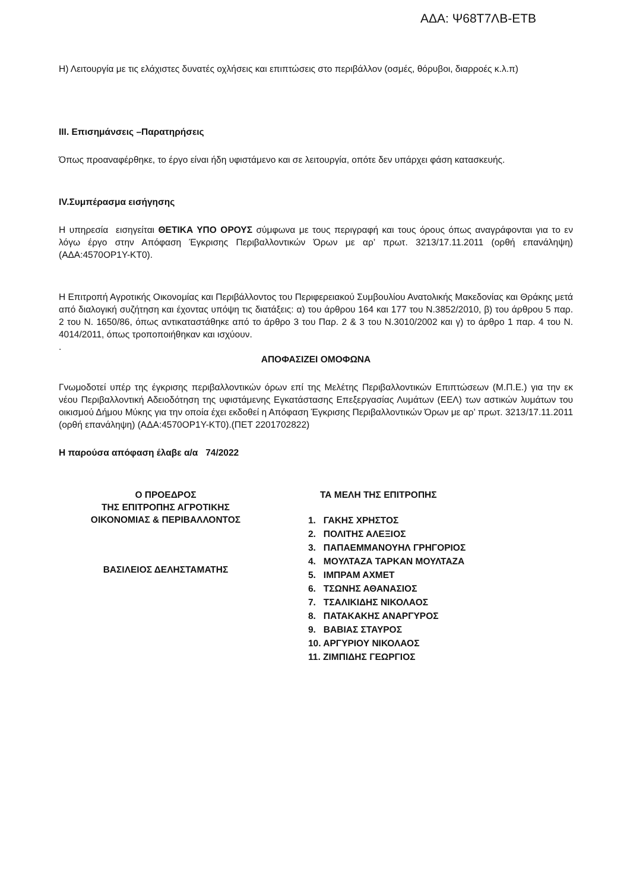ΑΔΑ: Ψ68Τ7ΛΒ-ΕΤΒ
Η) Λειτουργία με τις ελάχιστες δυνατές οχλήσεις και επιπτώσεις στο περιβάλλον (οσμές, θόρυβοι, διαρροές κ.λ.π)
ΙΙΙ. Επισημάνσεις –Παρατηρήσεις
Όπως προαναφέρθηκε, το έργο είναι ήδη υφιστάμενο και σε λειτουργία, οπότε δεν υπάρχει φάση κατασκευής.
IV.Συμπέρασμα εισήγησης
Η υπηρεσία εισηγείται ΘΕΤΙΚΑ ΥΠΟ ΟΡΟΥΣ σύμφωνα με τους περιγραφή και τους όρους όπως αναγράφονται για το εν λόγω έργο στην Απόφαση Έγκρισης Περιβαλλοντικών Όρων με αρ’ πρωτ. 3213/17.11.2011 (ορθή επανάληψη) (ΑΔΑ:4570ΟΡ1Υ-ΚΤ0).
Η Επιτροπή Αγροτικής Οικονομίας και Περιβάλλοντος του Περιφερειακού Συμβουλίου Ανατολικής Μακεδονίας και Θράκης μετά από διαλογική συζήτηση και έχοντας υπόψη τις διατάξεις: α) του άρθρου 164 και 177 του Ν.3852/2010, β) του άρθρου 5 παρ. 2 του Ν. 1650/86, όπως αντικαταστάθηκε από το άρθρο 3 του Παρ. 2 & 3 του Ν.3010/2002 και γ) το άρθρο 1 παρ. 4 του Ν. 4014/2011, όπως τροποποιήθηκαν και ισχύουν.
.
ΑΠΟΦΑΣΙΖΕΙ ΟΜΟΦΩΝΑ
Γνωμοδοτεί υπέρ της έγκρισης περιβαλλοντικών όρων επί της Μελέτης Περιβαλλοντικών Επιπτώσεων (Μ.Π.Ε.) για την εκ νέου Περιβαλλοντική Αδειοδότηση της υφιστάμενης Εγκατάστασης Επεξεργασίας Λυμάτων (ΕΕΛ) των αστικών λυμάτων του οικισμού Δήμου Μύκης για την οποία έχει εκδοθεί η Απόφαση Έγκρισης Περιβαλλοντικών Όρων με αρ’ πρωτ. 3213/17.11.2011 (ορθή επανάληψη) (ΑΔΑ:4570ΟΡ1Υ-ΚΤ0).(ΠΕΤ 2201702822)
Η παρούσα απόφαση έλαβε α/α 74/2022
Ο ΠΡΟΕΔΡΟΣ
ΤΗΣ ΕΠΙΤΡΟΠΗΣ ΑΓΡΟΤΙΚΗΣ
ΟΙΚΟΝΟΜΙΑΣ & ΠΕΡΙΒΑΛΛΟΝΤΟΣ
ΒΑΣΙΛΕΙΟΣ ΔΕΛΗΣΤΑΜΑΤΗΣ
ΤΑ ΜΕΛΗ ΤΗΣ ΕΠΙΤΡΟΠΗΣ
1. ΓΑΚΗΣ ΧΡΗΣΤΟΣ
2. ΠΟΛΙΤΗΣ ΑΛΕΞΙΟΣ
3. ΠΑΠΑΕΜΜΑΝΟΥΗΛ ΓΡΗΓΟΡΙΟΣ
4. ΜΟΥΛΤΑΖΑ ΤΑΡΚΑΝ ΜΟΥΛΤΑΖΑ
5. ΙΜΠΡΑΜ ΑΧΜΕΤ
6. ΤΣΩΝΗΣ ΑΘΑΝΑΣΙΟΣ
7. ΤΣΑΛΙΚΙΔΗΣ ΝΙΚΟΛΑΟΣ
8. ΠΑΤΑΚΑΚΗΣ ΑΝΑΡΓΥΡΟΣ
9. ΒΑΒΙΑΣ ΣΤΑΥΡΟΣ
10. ΑΡΓΥΡΙΟΥ ΝΙΚΟΛΑΟΣ
11. ΖΙΜΠΙΔΗΣ ΓΕΩΡΓΙΟΣ